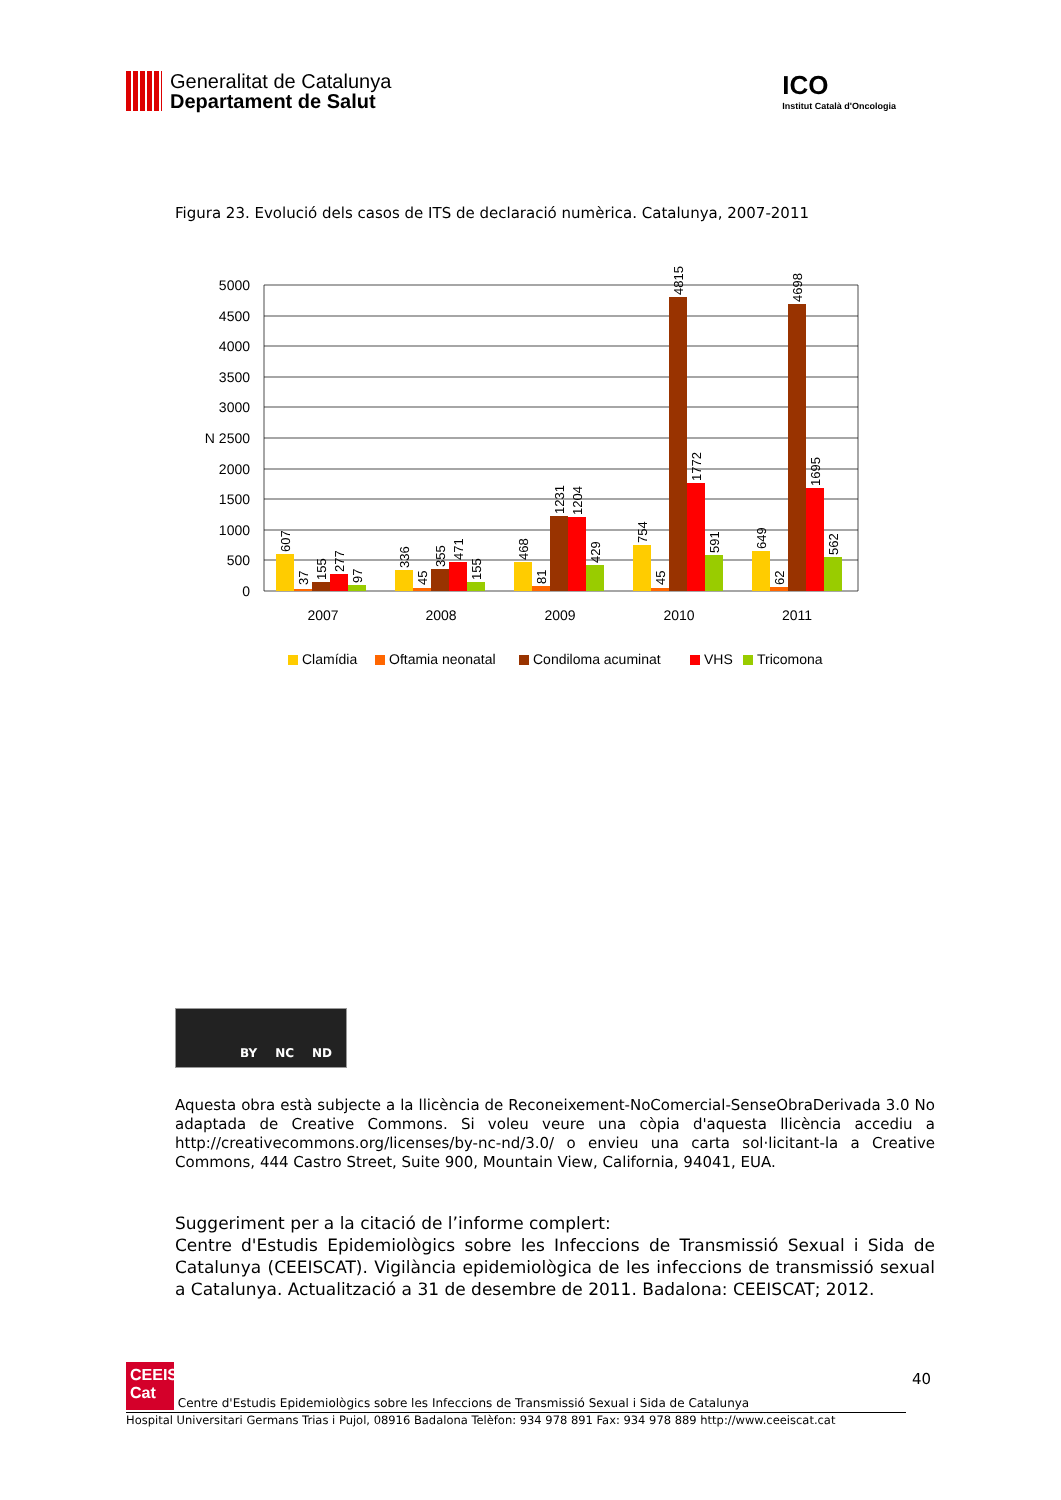Generalitat de Catalunya
Departament de Salut
ICO
Institut Català d'Oncologia
Figura 23. Evolució dels casos de ITS de declaració numèrica. Catalunya, 2007-2011
5000
4500
4000
3500
3000
N 2500
2000
1500
1000
500
0
607
37
155
277
97
336
45
355
471
155
468
81
1231
1204
429
754
45
4815
1772
591
649
62
4698
1695
562
2007
2008
2009
2010
2011
Clamídia
Oftamia neonatal
Condiloma acuminat
VHS
Tricomona
BY NC ND
Aquesta obra està subjecte a la llicència de Reconeixement-NoComercial-SenseObraDerivada 3.0 No adaptada de Creative Commons. Si voleu veure una còpia d'aquesta llicència accediu a http://creativecommons.org/licenses/by-nc-nd/3.0/ o envieu una carta sol·licitant-la a Creative Commons, 444 Castro Street, Suite 900, Mountain View, California, 94041, EUA.
Suggeriment per a la citació de l’informe complert:
Centre d'Estudis Epidemiològics sobre les Infeccions de Transmissió Sexual i Sida de Catalunya (CEEISCAT). Vigilància epidemiològica de les infeccions de transmissió sexual a Catalunya. Actualització a 31 de desembre de 2011. Badalona: CEEISCAT; 2012.
40
CEEIS
Cat Centre d'Estudis Epidemiològics sobre les Infeccions de Transmissió Sexual i Sida de Catalunya
Hospital Universitari Germans Trias i Pujol, 08916 Badalona Telèfon: 934 978 891 Fax: 934 978 889 http://www.ceeiscat.cat